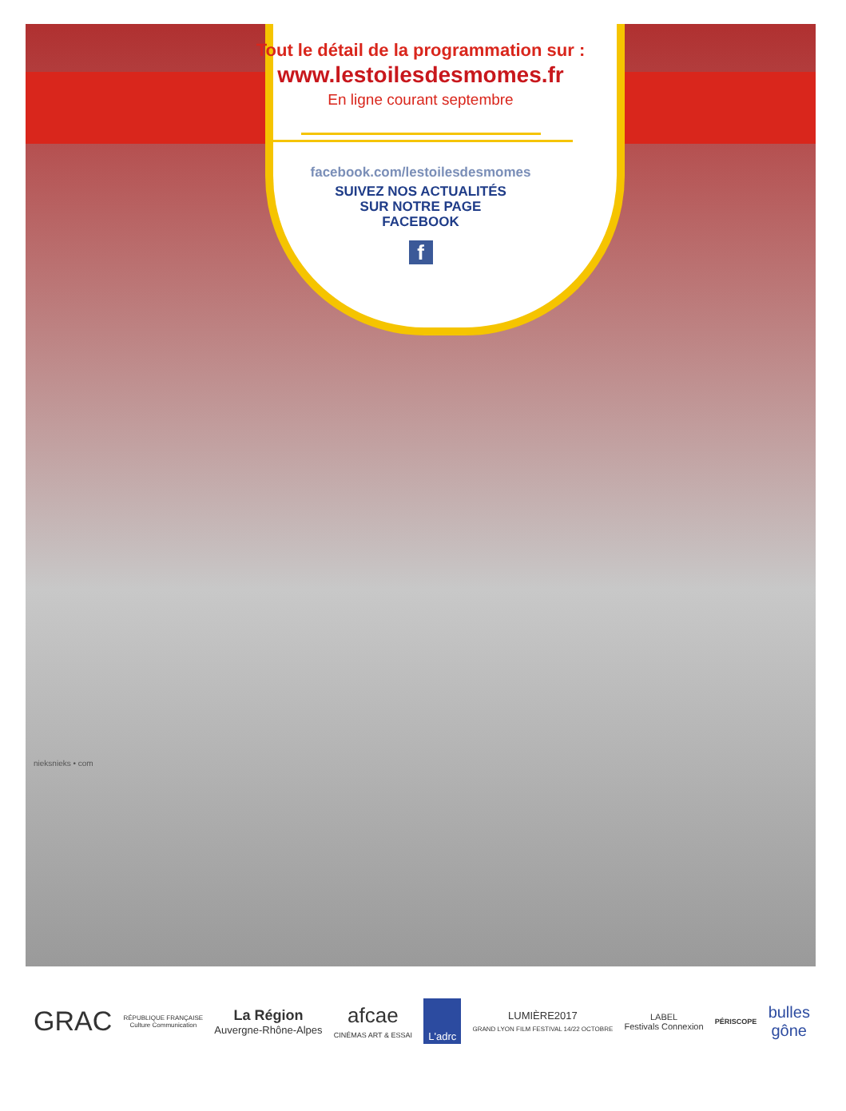Tout le détail de la programmation sur :
www.lestoilesdesmomes.fr
En ligne courant septembre
facebook.com/lestoilesdesmomes
SUIVEZ NOS ACTUALITÉS
SUR NOTRE PAGE
FACEBOOK
f
nieksnieks • com
GRAC
RÉPUBLIQUE FRANÇAISE
Culture Communication
La Région
Auvergne-Rhône-Alpes
afcae
CINÉMAS ART & ESSAI
L'adrc
LUMIÈRE2017
GRAND LYON FILM FESTIVAL 14/22 OCTOBRE
LABEL
Festivals Connexion
PÉRISCOPE
bulles
gône